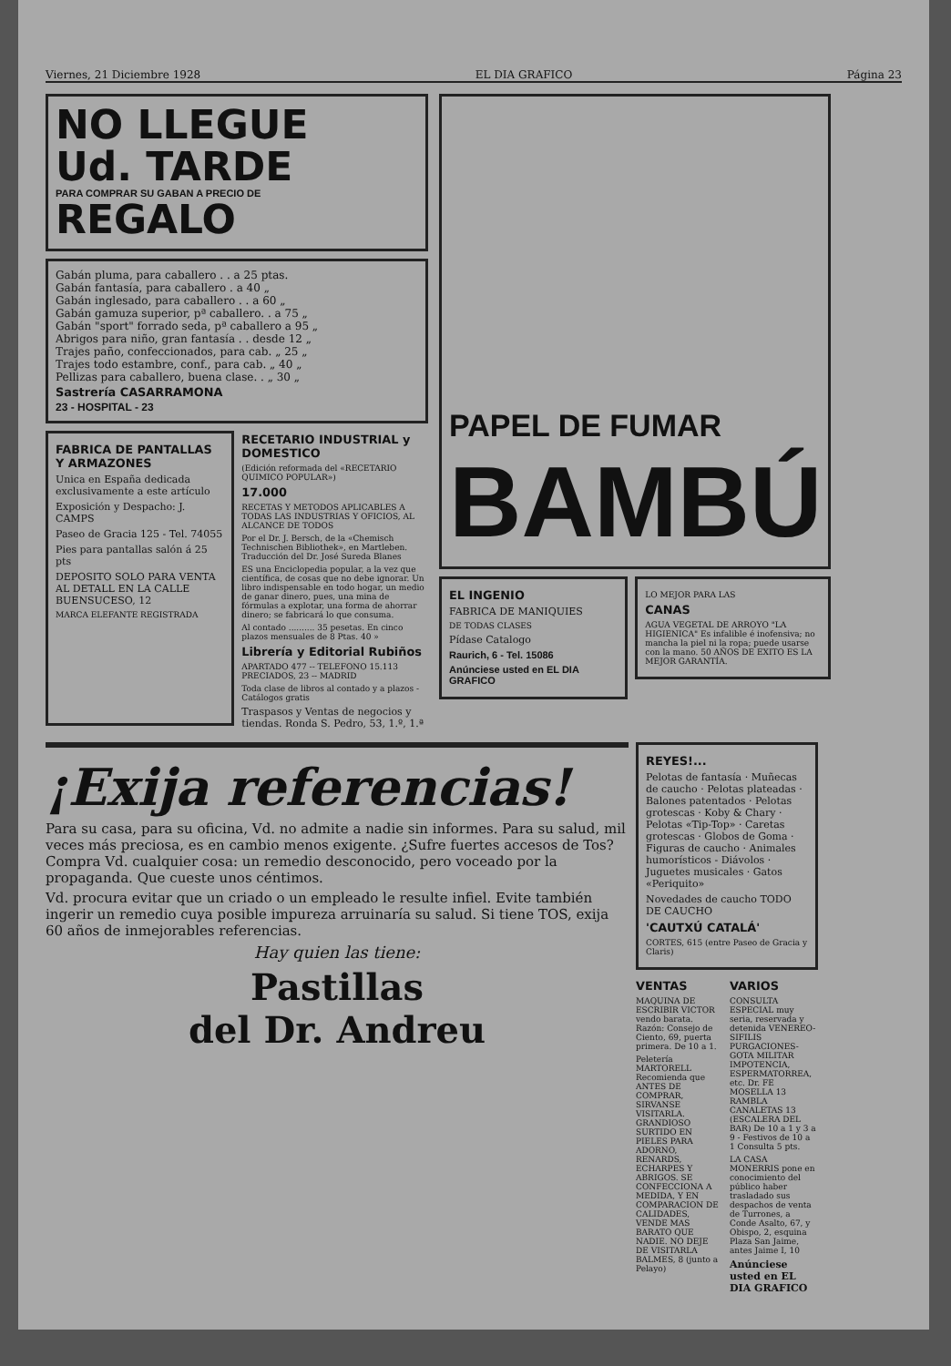Viernes, 21 Diciembre 1928 EL DIA GRAFICO Página 23
NO LLEGUE
Ud. TARDE
PARA COMPRAR SU GABAN A PRECIO DE
REGALO
Gabán pluma, para caballero . . a 25 ptas.
Gabán fantasía, para caballero . a 40 „
Gabán inglesado, para caballero . . a 60 „
Gabán gamuza superior, pª caballero. . a 75 „
Gabán "sport" forrado seda, pª caballero a 95 „
Abrigos para niño, gran fantasía . . desde 12 „
Trajes paño, confeccionados, para cab. „ 25 „
Trajes todo estambre, conf., para cab. „ 40 „
Pellizas para caballero, buena clase. . „ 30 „
Sastrería CASARRAMONA
23 - HOSPITAL - 23
FABRICA DE PANTALLAS Y ARMAZONES
Unica en España dedicada exclusivamente a este artículo
Exposición y Despacho: J. CAMPS
Paseo de Gracia 125 - Tel. 74055
Pies para pantallas salón á 25 pts
DEPOSITO SOLO PARA VENTA AL DETALL EN LA CALLE BUENSUCESO, 12
MARCA ELEFANTE REGISTRADA
RECETARIO INDUSTRIAL y DOMESTICO
(Edición reformada del «RECETARIO QUIMICO POPULAR»)
17.000
RECETAS Y METODOS APLICABLES A TODAS LAS INDUSTRIAS Y OFICIOS, AL ALCANCE DE TODOS
Por el Dr. J. Bersch, de la «Chemisch Technischen Bibliothek», en Martleben. Traducción del Dr. José Sureda Blanes
ES una Enciclopedia popular, a la vez que científica, de cosas que no debe ignorar. Un libro indispensable en todo hogar, un medio de ganar dinero, pues, una mina de fórmulas a explotar, una forma de ahorrar dinero; se fabricará lo que consuma.
Al contado .......... 35 pesetas. En cinco plazos mensuales de 8 Ptas. 40 »
Librería y Editorial Rubiños
APARTADO 477 -- TELEFONO 15.113 PRECIADOS, 23 -- MADRID
Toda clase de libros al contado y a plazos - Catálogos gratis
Traspasos y Ventas de negocios y tiendas. Ronda S. Pedro, 53, 1.º, 1.ª
PAPEL DE FUMAR
BAMBÚ
EL INGENIO
FABRICA DE MANIQUIES
DE TODAS CLASES
Pídase Catalogo
Raurich, 6 - Tel. 15086
Anúnciese usted en EL DIA GRAFICO
LO MEJOR PARA LAS
CANAS
AGUA VEGETAL DE ARROYO "LA HIGIENICA" Es infalible é inofensiva; no mancha la piel ni la ropa; puede usarse con la mano. 50 AÑOS DE EXITO ES LA MEJOR GARANTÍA.
¡Exija referencias!
Para su casa, para su oficina, Vd. no admite a nadie sin informes. Para su salud, mil veces más preciosa, es en cambio menos exigente. ¿Sufre fuertes accesos de Tos? Compra Vd. cualquier cosa: un remedio desconocido, pero voceado por la propaganda. Que cueste unos céntimos.
Vd. procura evitar que un criado o un empleado le resulte infiel. Evite también ingerir un remedio cuya posible impureza arruinaría su salud. Si tiene TOS, exija 60 años de inmejorables referencias.
Hay quien las tiene:
Pastillas
del Dr. Andreu
REYES!...
Pelotas de fantasía · Muñecas de caucho · Pelotas plateadas · Balones patentados · Pelotas grotescas · Koby & Chary · Pelotas «Tip-Top» · Caretas grotescas · Globos de Goma · Figuras de caucho · Animales humorísticos - Diávolos · Juguetes musicales · Gatos «Periquito»
Novedades de caucho TODO DE CAUCHO
'CAUTXÚ CATALÁ'
CORTES, 615 (entre Paseo de Gracia y Claris)
VENTAS
MAQUINA DE ESCRIBIR VICTOR vendo barata. Razón: Consejo de Ciento, 69, puerta primera. De 10 a 1.
Peletería MARTORELL Recomienda que ANTES DE COMPRAR, SIRVANSE VISITARLA. GRANDIOSO SURTIDO EN PIELES PARA ADORNO, RENARDS, ECHARPES Y ABRIGOS. SE CONFECCIONA A MEDIDA, Y EN COMPARACION DE CALIDADES, VENDE MAS BARATO QUE NADIE. NO DEJE DE VISITARLA BALMES, 8 (junto a Pelayo)
VARIOS
CONSULTA ESPECIAL muy seria, reservada y detenida VENEREO-SIFILIS PURGACIONES-GOTA MILITAR IMPOTENCIA, ESPERMATORREA, etc. Dr. FE MOSELLA 13 RAMBLA CANALETAS 13 (ESCALERA DEL BAR) De 10 a 1 y 3 a 9 - Festivos de 10 a 1 Consulta 5 pts.
LA CASA MONERRIS pone en conocimiento del público haber trasladado sus despachos de venta de Turrones, a Conde Asalto, 67, y Obispo, 2, esquina Plaza San Jaime, antes Jaime I, 10
Anúnciese usted en EL DIA GRAFICO